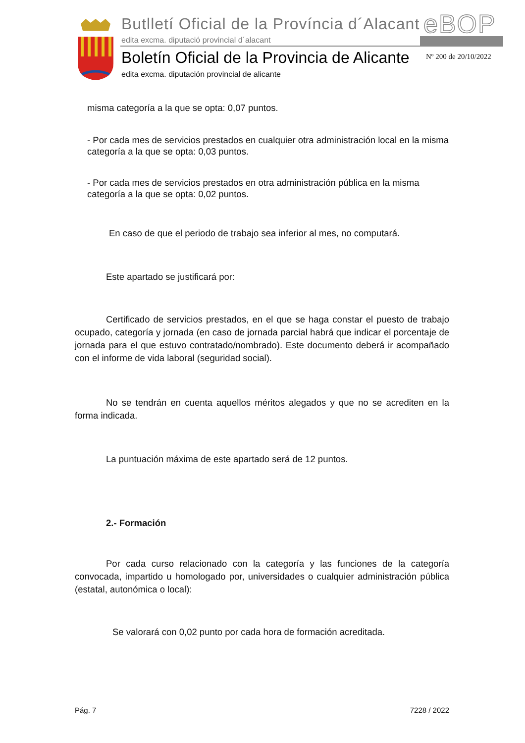Butlletí Oficial de la Província d´Alacant
edita excma. diputació provincial d´alacant
eBOP
Boletín Oficial de la Provincia de Alicante
edita excma. diputación provincial de alicante
Nº 200 de 20/10/2022
misma categoría a la que se opta: 0,07 puntos.
- Por cada mes de servicios prestados en cualquier otra administración local en la misma categoría a la que se opta: 0,03 puntos.
- Por cada mes de servicios prestados en otra administración pública en la misma categoría a la que se opta: 0,02 puntos.
En caso de que el periodo de trabajo sea inferior al mes, no computará.
Este apartado se justificará por:
Certificado de servicios prestados, en el que se haga constar el puesto de trabajo ocupado, categoría y jornada (en caso de jornada parcial habrá que indicar el porcentaje de jornada para el que estuvo contratado/nombrado). Este documento deberá ir acompañado con el informe de vida laboral (seguridad social).
No se tendrán en cuenta aquellos méritos alegados y que no se acrediten en la forma indicada.
La puntuación máxima de este apartado será de 12 puntos.
2.- Formación
Por cada curso relacionado con la categoría y las funciones de la categoría convocada, impartido u homologado por, universidades o cualquier administración pública (estatal, autonómica o local):
Se valorará con 0,02 punto por cada hora de formación acreditada.
Pág. 7 7228 / 2022